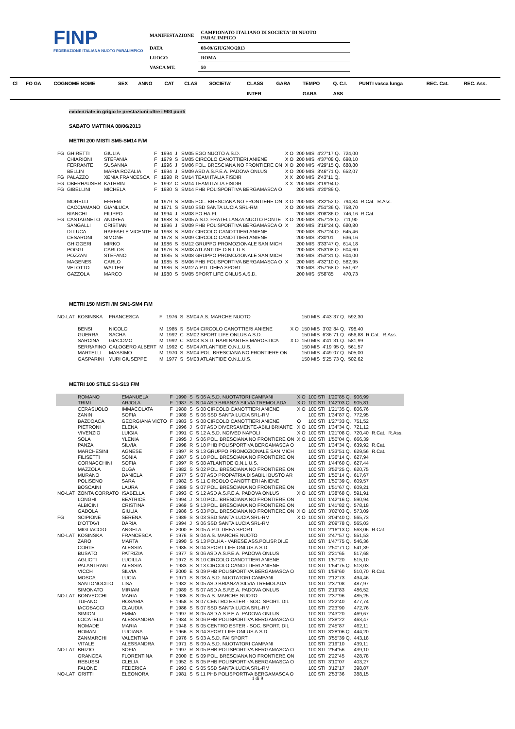FINP
FEDERAZIONE ITALIANA NUOTO PARALIMPICO
| MANIFESTAZIONE | CAMPIONATO ITALIANO DI SOCIETA' DI NUOTO PARALIMPICO |
| DATA | 08-09/GIUGNO/2013 |
| LUOGO | ROMA |
| VASCA MT. | 50 |
| Cl | FO GA | COGNOME NOME | SEX | ANNO | CAT | CLAS | SOCIETA' | CLASS | GARA | TEMPO | Q. C.I. | PUNTI vasca lunga | REC. Cat. | REC. Ass. |
| | | | | | | | | INTER | | GARA | ASS | | | |
evidenziate in grigio le prestazioni oltre i 900 punti
SABATO MATTINA 08/06/2013
METRI 200 MISTI SM5-SM14 F/M
| FG | GHIRETTI | GIULIA | F | 1994 | J | SM05 EGO NUOTO A.S.D. | X O | 200 MIS | 4'27"17 Q. | 724,00 | | |
| | CHIARIONI | STEFANIA | F | 1979 | S | SM05 CIRCOLO CANOTTIERI ANIENE | X O | 200 MIS | 4'37"08 Q. | 698,10 | | |
| | FERRANTE | SUSANNA | F | 1996 | J | SM06 POL. BRESCIANA NO FRONTIERE ON | X O | 200 MIS | 4'29"15 Q. | 688,80 | | |
| | BELLIN | MARIA ROZALIA | F | 1994 | J | SM09 ASD A.S.P.E.A. PADOVA ONLUS | X O | 200 MIS | 3'46"71 Q. | 652,07 | | |
| FG | PALAZZO | XENIA FRANCESCA | F | 1998 | R | SM14 TEAM ITALIA FISDIR | X X | 200 MIS | 2'43"11 Q. | | | |
| FG | OBERHAUSER | KATHRIN | F | 1992 | C | SM14 TEAM ITALIA FISDIR | X X | 200 MIS | 3'19"94 Q. | | | |
| FG | GIBELLINI | MICHELA | F | 1980 | S | SM14 PHB POLISPORTIVA BERGAMASCA O | | 200 MIS | 4'20"89 Q. | | | |
| | MORELLI | EFREM | M | 1979 | S | SM05 POL. BRESCIANA NO FRONTIERE ON | X O | 200 MIS | 3'32"52 Q. | 794,84 | R.Cat. | R.Ass. |
| | CACCIAMANO | GIANLUCA | M | 1971 | S | SM10 SSD SANTA LUCIA SRL-RM | X O | 200 MIS | 2'51"36 Q. | 758,70 | | |
| | BIANCHI | FILIPPO | M | 1994 | J | SM08 PO.HA.FI. | | 200 MIS | 3'08"86 Q. | 746,16 | R.Cat. | |
| FG | CASTAGNETO | ANDREA | M | 1988 | S | SM05 A.S.D. FRATELLANZA NUOTO PONTE | X O | 200 MIS | 3'57"28 Q. | 711,90 | | |
| | SANGALLI | CRISTIAN | M | 1996 | J | SM09 PHB POLISPORTIVA BERGAMASCA O | X | 200 MIS | 3'16"24 Q. | 680,80 | | |
| | DI LUCA | RAFFAELE VICENTE | M | 1968 | S | SM07 CIRCOLO CANOTTIERI ANIENE | | 200 MIS | 3'57"24 Q. | 645,46 | | |
| | CESARONI | SIMONE | M | 1978 | S | SM09 CIRCOLO CANOTTIERI ANIENE | | 200 MIS | 3'30"01 | 636,16 | | |
| | GHIGGERI | MIRKO | M | 1986 | S | SM12 GRUPPO PROMOZIONALE SAN MICH | | 200 MIS | 3'33"47 Q. | 614,18 | | |
| | POGGI | CARLOS | M | 1976 | S | SM08 ATLANTIDE O.N.L.U.S. | | 200 MIS | 3'53"08 Q. | 604,60 | | |
| | POZZAN | STEFANO | M | 1985 | S | SM08 GRUPPO PROMOZIONALE SAN MICH | | 200 MIS | 3'53"31 Q. | 604,00 | | |
| | MAGENES | CARLO | M | 1985 | S | SM06 PHB POLISPORTIVA BERGAMASCA O | X | 200 MIS | 4'32"10 Q. | 582,95 | | |
| | VELOTTO | WALTER | M | 1986 | S | SM12 A.P.D. DHEA SPORT | | 200 MIS | 3'57"68 Q. | 551,62 | | |
| | GAZZOLA | MARCO | M | 1980 | S | SM05 SPORT LIFE ONLUS A.S.D. | | 200 MIS | 5'58"85 | 470,73 | | |
METRI 150 MISTI /IM SM1-SM4 F/M
| NO-LAT | KOSINSKA | FRANCESCA | F | 1976 | S | SM04 A.S. MARCHE NUOTO | | 150 MIS | 4'43"37 Q. | 592,30 | | |
| | BENSI | NICOLO' | M | 1985 | S | SM04 CIRCOLO CANOTTIERI ANIENE | X O | 150 MIS | 3'02"84 Q. | 798,40 | | |
| | GUERRA | SACHA | M | 1992 | C | SM02 SPORT LIFE ONLUS A.S.D. | | 150 MIS | 6'36"71 Q. | 656,88 | R.Cat. | R.Ass. |
| | SARCINA | GIACOMO | M | 1992 | C | SM03 S.S.D. RARI NANTES MAROSTICA | X O | 150 MIS | 4'41"31 Q. | 581,99 | | |
| | SERRAFINO | CALOGERO ALBERT | M | 1992 | C | SM04 ATLANTIDE O.N.L.U.S. | | 150 MIS | 4'19"95 Q. | 561,57 | | |
| | MARTELLI | MASSIMO | M | 1970 | S | SM04 POL. BRESCIANA NO FRONTIERE ON | | 150 MIS | 4'49"07 Q. | 505,00 | | |
| | GASPARINI | YURI GIUSEPPE | M | 1977 | S | SM03 ATLANTIDE O.N.L.U.S. | | 150 MIS | 5'25"73 Q. | 502,62 | | |
METRI 100 STILE S1-S13 F/M
| | ROMANO | EMANUELA | F | 1990 | S | S 06 A.S.D. NUOTATORI CAMPANI | X O | 100 STI | 1'20"85 Q. | 906,99 | | |
| | TRIMI | ARJOLA | F | 1987 | S | S 04 ASD BRIANZA SILVIA TREMOLADA | X O | 100 STI | 1'42"03 Q. | 905,81 | | |
| | CERASUOLO | IMMACOLATA | F | 1980 | S | S 08 CIRCOLO CANOTTIERI ANIENE | X O | 100 STI | 1'21"35 Q. | 806,76 | | |
| | ZANIN | SOFIA | F | 1989 | S | S 06 SSD SANTA LUCIA SRL-RM | | 100 STI | 1'34"87 Q. | 772,95 | | |
| | BAZDOACA | GEORGIANA VICTO | F | 1983 | S | S 08 CIRCOLO CANOTTIERI ANIENE | O | 100 STI | 1'27"33 Q. | 751,52 | | |
| | PIETRONI | ELENA | F | 1996 | J | S 07 ASD DIVERSAMENTE-ABILI BRIANTE | X O | 100 STI | 1'34"34 Q. | 721,12 | | |
| | VIVENZIO | LUIGIA | F | 1991 | C | S 12 A.S.D. NOIVED NAPOLI | X O | 100 STI | 1'21"08 Q. | 720,40 | R.Cat. | R.Ass. |
| | SOLA | YLENIA | F | 1995 | J | S 06 POL. BRESCIANA NO FRONTIERE ON | X O | 100 STI | 1'50"04 Q. | 666,39 | | |
| | PANZA | SILVIA | F | 1998 | R | S 10 PHB POLISPORTIVA BERGAMASCA O | | 100 STI | 1'34"34 Q. | 639,92 | R.Cat. | |
| | MARCHESINI | AGNESE | F | 1997 | R | S 13 GRUPPO PROMOZIONALE SAN MICH | | 100 STI | 1'33"51 Q. | 629,56 | R.Cat. | |
| | FILISETTI | SONIA | F | 1987 | S | S 10 POL. BRESCIANA NO FRONTIERE ON | | 100 STI | 1'36"14 Q. | 627,94 | | |
| | CORNACCHINI | SOFIA | F | 1997 | R | S 08 ATLANTIDE O.N.L.U.S. | | 100 STI | 1'44"60 Q. | 627,44 | | |
| | MAZZOLA | OLGA | F | 1982 | S | S 02 POL. BRESCIANA NO FRONTIERE ON | | 100 STI | 3'52"25 Q. | 620,75 | | |
| | MURANO | DANIELA | F | 1977 | S | S 07 ASD PROPATRIA DISABILI BUSTO AR | | 100 STI | 1'50"14 Q. | 617,67 | | |
| | POLISENO | SARA | F | 1982 | S | S 11 CIRCOLO CANOTTIERI ANIENE | | 100 STI | 1'50"39 Q. | 609,57 | | |
| | BOSCAINI | LAURA | F | 1989 | S | S 07 POL. BRESCIANA NO FRONTIERE ON | | 100 STI | 1'51"67 Q. | 609,21 | | |
| NO-LAT | ZONTA CORRATO | ISABELLA | F | 1993 | C | S 12 ASD A.S.P.E.A. PADOVA ONLUS | X O | 100 STI | 1'38"68 Q. | 591,91 | | |
| | LONGHI | BEATRICE | F | 1994 | J | S 10 POL. BRESCIANA NO FRONTIERE ON | | 100 STI | 1'42"16 Q. | 590,94 | | |
| | ALBICINI | CRISTINA | F | 1969 | S | S 13 POL. BRESCIANA NO FRONTIERE ON | | 100 STI | 1'41"82 Q. | 578,18 | | |
| | GADOLA | GIULIA | F | 1986 | S | S 03 POL. BRESCIANA NO FRONTIERE ON | X O | 100 STI | 3'02"03 Q. | 573,09 | | |
| FG | SCIPIONE | SERENA | F | 1989 | S | S 03 SSD SANTA LUCIA SRL-RM | X O | 100 STI | 3'04"40 Q. | 565,73 | | |
| | D'OTTAVI | DARIA | F | 1994 | J | S 06 SSD SANTA LUCIA SRL-RM | | 100 STI | 2'09"78 Q. | 565,03 | | |
| | MIGLIACCIO | ANGELA | F | 2000 | E | S 05 A.P.D. DHEA SPORT | | 100 STI | 2'16"13 Q. | 563,06 | R.Cat. | |
| NO-LAT | KOSINSKA | FRANCESCA | F | 1976 | S | S 04 A.S. MARCHE NUOTO | | 100 STI | 2'47"57 Q. | 551,53 | | |
| | ZARO | MARTA | F | 1990 | S | S 13 POLHA - VARESE ASS.POLISP.DILE | | 100 STI | 1'47"75 Q. | 546,36 | | |
| | CORTE | ALESSIA | F | 1985 | S | S 04 SPORT LIFE ONLUS A.S.D. | | 100 STI | 2'50"71 Q. | 541,39 | | |
| | BUSATO | PATRIZIA | F | 1977 | S | S 06 ASD A.S.P.E.A. PADOVA ONLUS | | 100 STI | 2'21"65 | 517,68 | | |
| | AGLIOTI | LUCILLA | F | 1972 | S | S 10 CIRCOLO CANOTTIERI ANIENE | | 100 STI | 1'57"20 | 515,10 | | |
| | PALANTRANI | ALESSIA | F | 1983 | S | S 13 CIRCOLO CANOTTIERI ANIENE | | 100 STI | 1'54"75 Q. | 513,03 | | |
| | VICCH | SILVIA | F | 2000 | E | S 09 PHB POLISPORTIVA BERGAMASCA O | | 100 STI | 1'59"60 | 510,70 | R.Cat. | |
| | MOSCA | LUCIA | F | 1971 | S | S 08 A.S.D. NUOTATORI CAMPANI | | 100 STI | 2'12"73 | 494,46 | | |
| | SANTONOCITO | LISA | F | 1982 | S | S 05 ASD BRIANZA SILVIA TREMOLADA | | 100 STI | 2'37"08 | 487,97 | | |
| | SIMONATO | MIRIAM | F | 1989 | S | S 07 ASD A.S.P.E.A. PADOVA ONLUS | | 100 STI | 2'19"83 | 486,52 | | |
| NO-LAT | BONVECCHI | MARIA | F | 1985 | S | S 05 A.S. MARCHE NUOTO | | 100 STI | 2'37"96 | 485,25 | | |
| | TUFANO | ROSARIA | F | 1958 | S | S 07 CENTRO ESTER - SOC. SPORT. DIL | | 100 STI | 2'22"40 | 477,74 | | |
| | IACOBACCI | CLAUDIA | F | 1986 | S | S 07 SSD SANTA LUCIA SRL-RM | | 100 STI | 2'23"90 | 472,76 | | |
| | SIMION | EMMA | F | 1997 | R | S 05 ASD A.S.P.E.A. PADOVA ONLUS | | 100 STI | 2'43"20 | 469,67 | | |
| | LOCATELLI | ALESSANDRA | F | 1984 | S | S 06 PHB POLISPORTIVA BERGAMASCA O | | 100 STI | 2'38"22 | 463,47 | | |
| | NOMADE | MARIA | F | 1948 | S | S 05 CENTRO ESTER - SOC. SPORT. DIL | | 100 STI | 2'45"87 | 462,11 | | |
| | ROMAN | LUCIANA | F | 1966 | S | S 04 SPORT LIFE ONLUS A.S.D. | | 100 STI | 3'28"06 Q. | 444,20 | | |
| | ZANMARCHI | VALENTINA | F | 1976 | S | S 03 A.S.D. FAI SPORT | | 100 STI | 3'55"39 Q. | 443,18 | | |
| | VITALE | ALESSANDRA | F | 1971 | S | S 09 A.S.D. NUOTATORI CAMPANI | | 100 STI | 2'19"10 | 439,11 | | |
| NO-LAT | BRIZIO | SOFIA | F | 1997 | R | S 05 PHB POLISPORTIVA BERGAMASCA O | | 100 STI | 2'54"56 | 439,10 | | |
| | GRANCEA | FLORENTINA | F | 2000 | E | S 09 POL. BRESCIANA NO FRONTIERE ON | | 100 STI | 2'22"45 | 428,78 | | |
| | REBUSSI | CLELIA | F | 1952 | S | S 05 PHB POLISPORTIVA BERGAMASCA O | | 100 STI | 3'10"07 | 403,27 | | |
| | FALONE | FEDERICA | F | 1993 | C | S 05 SSD SANTA LUCIA SRL-RM | | 100 STI | 3'12"17 | 398,87 | | |
| NO-LAT | GRITTI | ELEONORA | F | 1981 | S | S 11 PHB POLISPORTIVA BERGAMASCA O | | 100 STI | 2'53"36 | 388,15 | | |
1 di 9